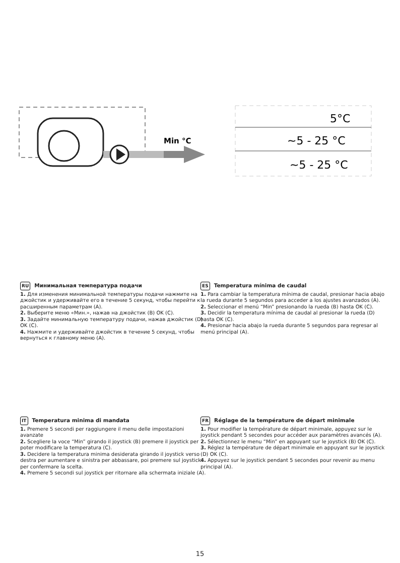Min °C
5°C
~5 - 25 °C
~5 - 25 °C
RU Минимальная температура подачи
1. Для изменения минимальной температуры подачи нажмите на джойстик и удерживайте его в течение 5 секунд, чтобы перейти к расширенным параметрам (A).
2. Выберите меню «Мин.», нажав на джойстик (B) OK (C).
3. Задайте минимальную температуру подачи, нажав джойстик (D) OK (C).
4. Нажмите и удерживайте джойстик в течение 5 секунд, чтобы вернуться к главному меню (A).
ES Temperatura mínima de caudal
1. Para cambiar la temperatura mínima de caudal, presionar hacia abajo la rueda durante 5 segundos para acceder a los ajustes avanzados (A).
2. Seleccionar el menú “Min” presionando la rueda (B) hasta OK (C).
3. Decidir la temperatura mínima de caudal al presionar la rueda (D) hasta OK (C).
4. Presionar hacia abajo la rueda durante 5 segundos para regresar al menú principal (A).
IT Temperatura minima di mandata
1. Premere 5 secondi per raggiungere il menu delle impostazioni avanzate
2. Scegliere la voce “Min” girando il joystick (B) premere il joystick per poter modificare la temperatura (C).
3. Decidere la temperatura minima desiderata girando il joystick verso destra per aumentare e sinistra per abbassare, poi premere sul joystick per confermare la scelta.
4. Premere 5 secondi sul joystick per ritornare alla schermata iniziale (A).
FR Réglage de la température de départ minimale
1. Pour modifier la température de départ minimale, appuyez sur le joystick pendant 5 secondes pour accéder aux paramètres avancés (A).
2. Sélectionnez le menu “Min” en appuyant sur le joystick (B) OK (C).
3. Réglez la température de départ minimale en appuyant sur le joystick (D) OK (C).
4. Appuyez sur le joystick pendant 5 secondes pour revenir au menu principal (A).
15